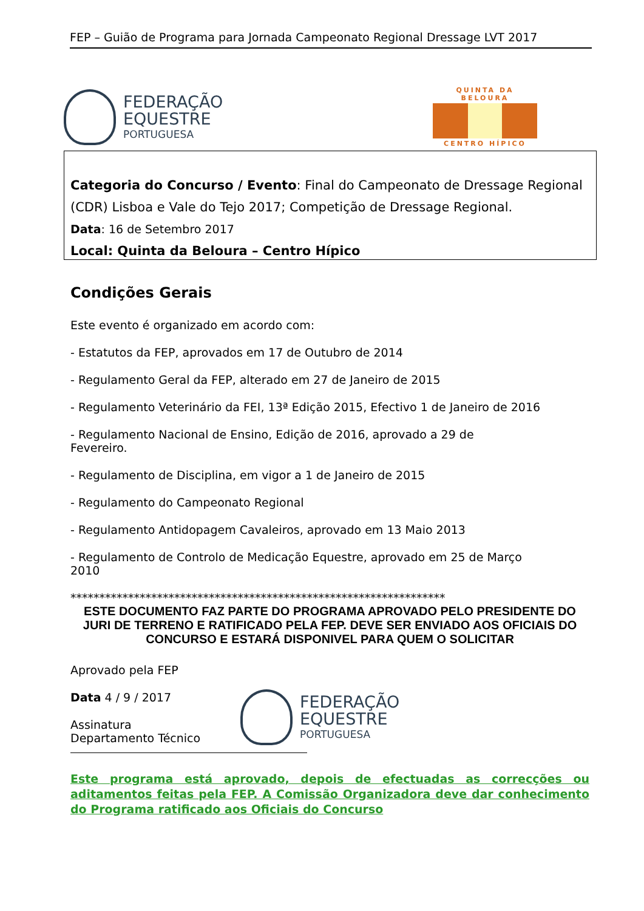FEP – Guião de Programa para Jornada Campeonato Regional Dressage LVT 2017
FEDERAÇÃO
EQUESTRE
PORTUGUESA
QUINTA DA BELOURA
CENTRO HÍPICO
Categoria do Concurso / Evento: Final do Campeonato de Dressage Regional (CDR) Lisboa e Vale do Tejo 2017; Competição de Dressage Regional.
Data: 16 de Setembro 2017
Local: Quinta da Beloura – Centro Hípico
Condições Gerais
Este evento é organizado em acordo com:
- Estatutos da FEP, aprovados em 17 de Outubro de 2014
- Regulamento Geral da FEP, alterado em 27 de Janeiro de 2015
- Regulamento Veterinário da FEI, 13ª Edição 2015, Efectivo 1 de Janeiro de 2016
- Regulamento Nacional de Ensino, Edição de 2016, aprovado a 29 de
Fevereiro.
- Regulamento de Disciplina, em vigor a 1 de Janeiro de 2015
- Regulamento do Campeonato Regional
- Regulamento Antidopagem Cavaleiros, aprovado em 13 Maio 2013
- Regulamento de Controlo de Medicação Equestre, aprovado em 25 de Março
2010
*****************************************************************
ESTE DOCUMENTO FAZ PARTE DO PROGRAMA APROVADO PELO PRESIDENTE DO JURI DE TERRENO E RATIFICADO PELA FEP. DEVE SER ENVIADO AOS OFICIAIS DO CONCURSO E ESTARÁ DISPONIVEL PARA QUEM O SOLICITAR
Aprovado pela FEP
Data 4 / 9 / 2017
Assinatura
Departamento Técnico
FEDERAÇÃO
EQUESTRE
PORTUGUESA
Este programa está aprovado, depois de efectuadas as correcções ou aditamentos feitas pela FEP. A Comissão Organizadora deve dar conhecimento do Programa ratificado aos Oficiais do Concurso